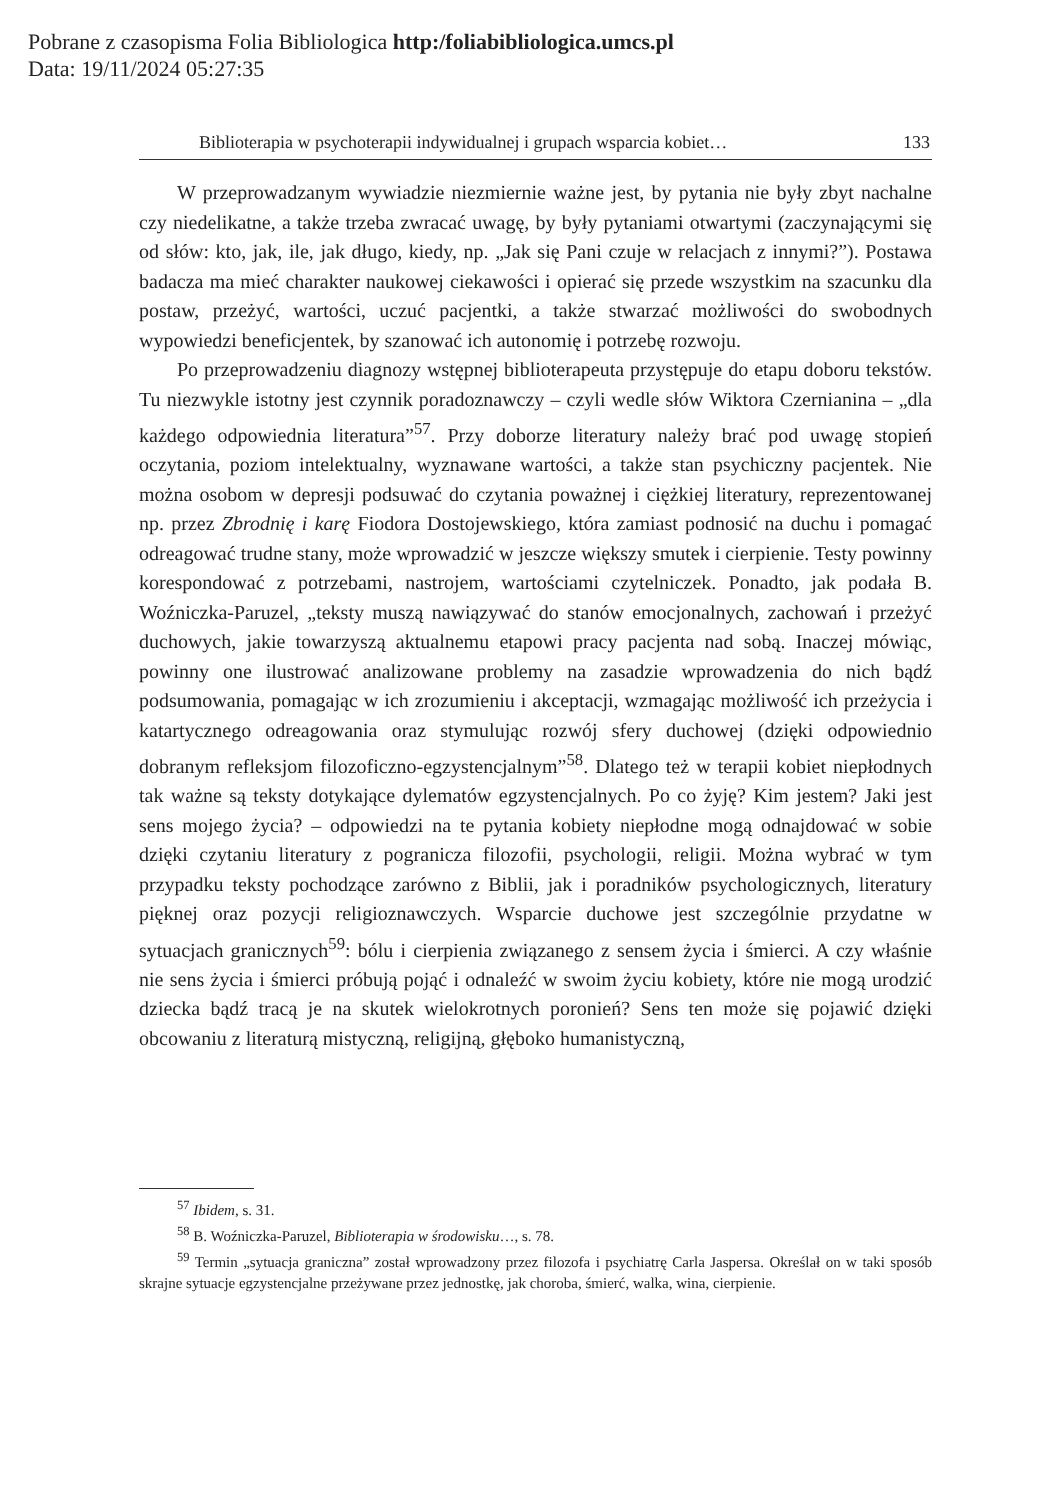Pobrane z czasopisma Folia Bibliologica http:/foliabibliologica.umcs.pl
Data: 19/11/2024 05:27:35
Biblioterapia w psychoterapii indywidualnej i grupach wsparcia kobiet… 133
W przeprowadzanym wywiadzie niezmiernie ważne jest, by pytania nie były zbyt nachalne czy niedelikatne, a także trzeba zwracać uwagę, by były pytaniami otwartymi (zaczynającymi się od słów: kto, jak, ile, jak długo, kiedy, np. „Jak się Pani czuje w relacjach z innymi?”). Postawa badacza ma mieć charakter naukowej ciekawości i opierać się przede wszystkim na szacunku dla postaw, przeżyć, wartości, uczuć pacjentki, a także stwarzać możliwości do swobodnych wypowiedzi beneficjentek, by szanować ich autonomię i potrzebę rozwoju.
Po przeprowadzeniu diagnozy wstępnej biblioterapeuta przystępuje do etapu doboru tekstów. Tu niezwykle istotny jest czynnik poradoznawczy – czyli wedle słów Wiktora Czernianina – „dla każdego odpowiednia literatura”<sup>57</sup>. Przy doborze literatury należy brać pod uwagę stopień oczytania, poziom intelektualny, wyznawane wartości, a także stan psychiczny pacjentek. Nie można osobom w depresji podsuwać do czytania poważnej i ciężkiej literatury, reprezentowanej np. przez Zbrodnię i karę Fiodora Dostojewskiego, która zamiast podnosić na duchu i pomagać odreagować trudne stany, może wprowadzić w jeszcze większy smutek i cierpienie. Testy powinny korespondować z potrzebami, nastrojem, wartościami czytelniczek. Ponadto, jak podała B. Woźniczka-Paruzel, „teksty muszą nawiązywać do stanów emocjonalnych, zachowań i przeżyć duchowych, jakie towarzyszą aktualnemu etapowi pracy pacjenta nad sobą. Inaczej mówiąc, powinny one ilustrować analizowane problemy na zasadzie wprowadzenia do nich bądź podsumowania, pomagając w ich zrozumieniu i akceptacji, wzmagając możliwość ich przeżycia i katartycznego odreagowania oraz stymulując rozwój sfery duchowej (dzięki odpowiednio dobranym refleksjom filozoficzno-egzystencjalnym”<sup>58</sup>. Dlatego też w terapii kobiet niepłodnych tak ważne są teksty dotykające dylematów egzystencjalnych. Po co żyję? Kim jestem? Jaki jest sens mojego życia? – odpowiedzi na te pytania kobiety niepłodne mogą odnajdować w sobie dzięki czytaniu literatury z pogranicza filozofii, psychologii, religii. Można wybrać w tym przypadku teksty pochodzące zarówno z Biblii, jak i poradników psychologicznych, literatury pięknej oraz pozycji religioznawczych. Wsparcie duchowe jest szczególnie przydatne w sytuacjach granicznych<sup>59</sup>: bólu i cierpienia związanego z sensem życia i śmierci. A czy właśnie nie sens życia i śmierci próbują pojąć i odnaleźć w swoim życiu kobiety, które nie mogą urodzić dziecka bądź tracą je na skutek wielokrotnych poronień? Sens ten może się pojawić dzięki obcowaniu z literaturą mistyczną, religijną, głęboko humanistyczną,
<sup>57</sup> Ibidem, s. 31.
<sup>58</sup> B. Woźniczka-Paruzel, Biblioterapia w środowisku…, s. 78.
<sup>59</sup> Termin „sytuacja graniczna” został wprowadzony przez filozofa i psychiatrę Carla Jaspersa. Określał on w taki sposób skrajne sytuacje egzystencjalne przeżywane przez jednostkę, jak choroba, śmierć, walka, wina, cierpienie.